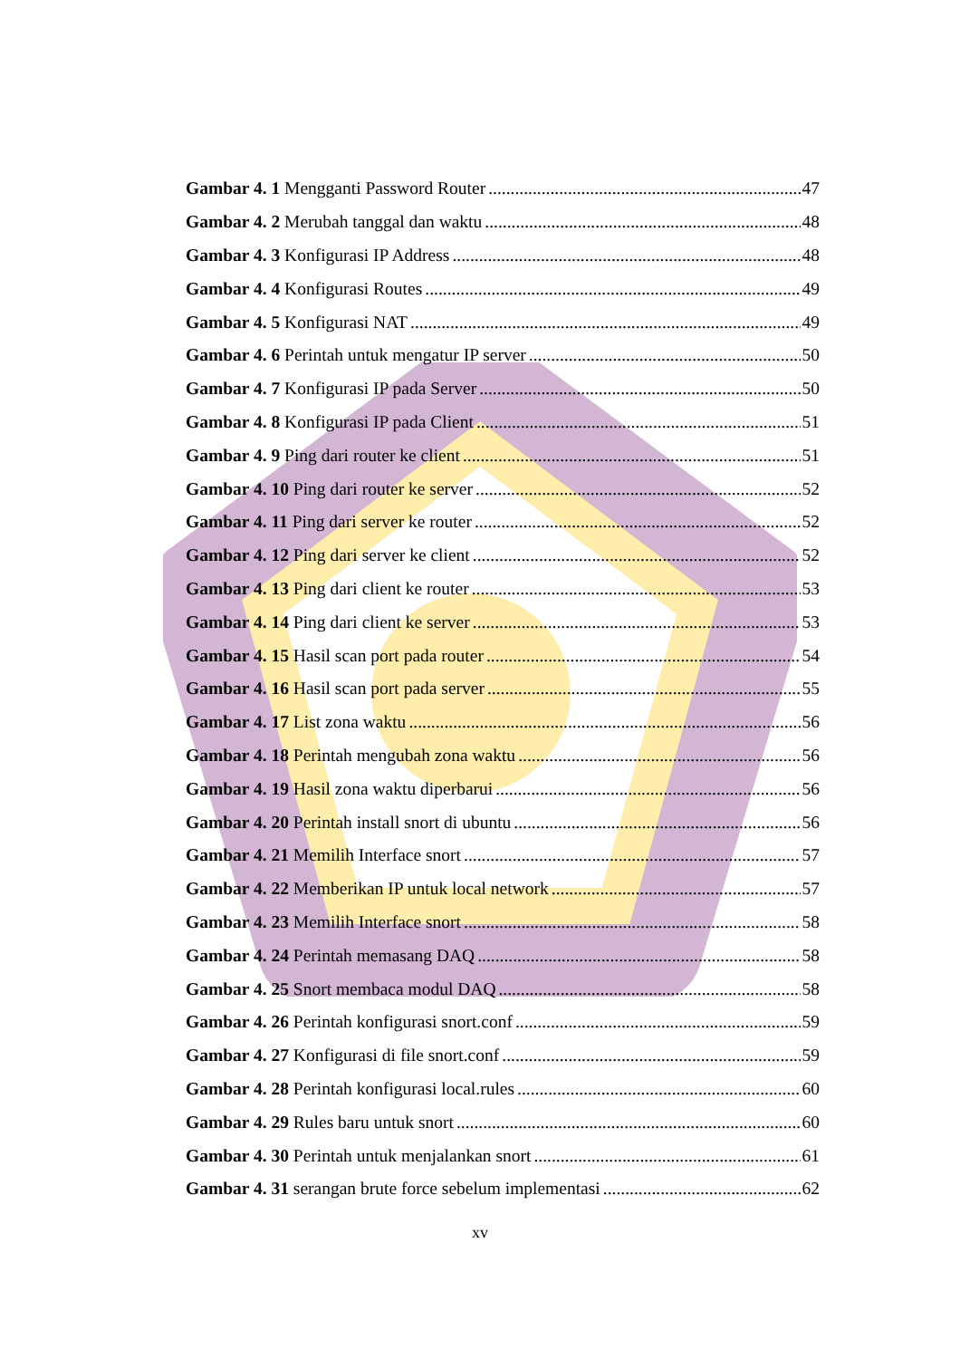Gambar 4. 1 Mengganti Password Router 47
Gambar 4. 2 Merubah tanggal dan waktu 48
Gambar 4. 3 Konfigurasi IP Address 48
Gambar 4. 4 Konfigurasi Routes 49
Gambar 4. 5 Konfigurasi NAT 49
Gambar 4. 6 Perintah untuk mengatur IP server 50
Gambar 4. 7 Konfigurasi IP pada Server 50
Gambar 4. 8 Konfigurasi IP pada Client 51
Gambar 4. 9 Ping dari router ke client 51
Gambar 4. 10 Ping dari router ke server 52
Gambar 4. 11 Ping dari server ke router 52
Gambar 4. 12 Ping dari server ke client 52
Gambar 4. 13 Ping dari client ke router 53
Gambar 4. 14 Ping dari client ke server 53
Gambar 4. 15 Hasil scan port pada router 54
Gambar 4. 16 Hasil scan port pada server 55
Gambar 4. 17 List zona waktu 56
Gambar 4. 18 Perintah mengubah zona waktu 56
Gambar 4. 19 Hasil zona waktu diperbarui 56
Gambar 4. 20 Perintah install snort di ubuntu 56
Gambar 4. 21 Memilih Interface snort 57
Gambar 4. 22 Memberikan IP untuk local network 57
Gambar 4. 23 Memilih Interface snort 58
Gambar 4. 24 Perintah memasang DAQ 58
Gambar 4. 25 Snort membaca modul DAQ 58
Gambar 4. 26 Perintah konfigurasi snort.conf 59
Gambar 4. 27 Konfigurasi di file snort.conf 59
Gambar 4. 28 Perintah konfigurasi local.rules 60
Gambar 4. 29 Rules baru untuk snort 60
Gambar 4. 30 Perintah untuk menjalankan snort 61
Gambar 4. 31 serangan brute force sebelum implementasi 62
xv